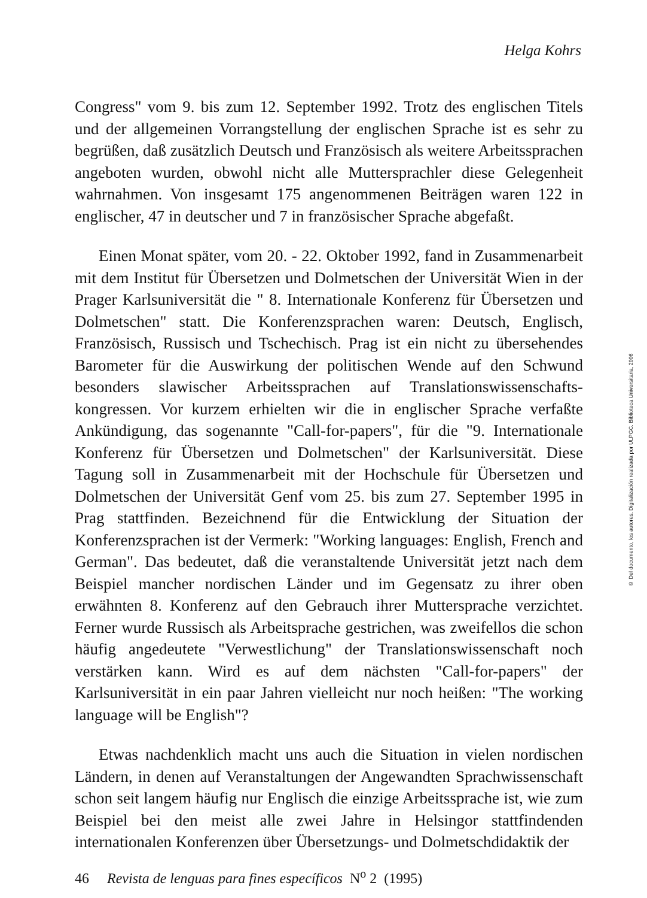Helga Kohrs
Congress" vom 9. bis zum 12. September 1992. Trotz des englischen Titels und der allgemeinen Vorrangstellung der englischen Sprache ist es sehr zu begrüßen, daß zusätzlich Deutsch und Französisch als weitere Arbeitssprachen angeboten wurden, obwohl nicht alle Muttersprachler diese Gelegenheit wahrnahmen. Von insgesamt 175 angenommenen Beiträgen waren 122 in englischer, 47 in deutscher und 7 in französischer Sprache abgefaßt.
Einen Monat später, vom 20. - 22. Oktober 1992, fand in Zusammenarbeit mit dem Institut für Übersetzen und Dolmetschen der Universität Wien in der Prager Karlsuniversität die " 8. Internationale Konferenz für Übersetzen und Dolmetschen" statt. Die Konferenzsprachen waren: Deutsch, Englisch, Französisch, Russisch und Tschechisch. Prag ist ein nicht zu übersehendes Barometer für die Auswirkung der politischen Wende auf den Schwund besonders slawischer Arbeitssprachen auf Translationswissenschafts-kongressen. Vor kurzem erhielten wir die in englischer Sprache verfaßte Ankündigung, das sogenannte "Call-for-papers", für die "9. Internationale Konferenz für Übersetzen und Dolmetschen" der Karlsuniversität. Diese Tagung soll in Zusammenarbeit mit der Hochschule für Übersetzen und Dolmetschen der Universität Genf vom 25. bis zum 27. September 1995 in Prag stattfinden. Bezeichnend für die Entwicklung der Situation der Konferenzsprachen ist der Vermerk: "Working languages: English, French and German". Das bedeutet, daß die veranstaltende Universität jetzt nach dem Beispiel mancher nordischen Länder und im Gegensatz zu ihrer oben erwähnten 8. Konferenz auf den Gebrauch ihrer Muttersprache verzichtet. Ferner wurde Russisch als Arbeitsprache gestrichen, was zweifellos die schon häufig angedeutete "Verwestlichung" der Translationswissenschaft noch verstärken kann. Wird es auf dem nächsten "Call-for-papers" der Karlsuniversität in ein paar Jahren vielleicht nur noch heißen: "The working language will be English"?
Etwas nachdenklich macht uns auch die Situation in vielen nordischen Ländern, in denen auf Veranstaltungen der Angewandten Sprachwissenschaft schon seit langem häufig nur Englisch die einzige Arbeitssprache ist, wie zum Beispiel bei den meist alle zwei Jahre in Helsingor stattfindenden internationalen Konferenzen über Übersetzungs- und Dolmetschdidaktik der
46 Revista de lenguas para fines específicos N<sup>o</sup> 2 (1995)
© Del documento, los autores. Digitalización realizada por ULPGC. Biblioteca Universitaria, 2006